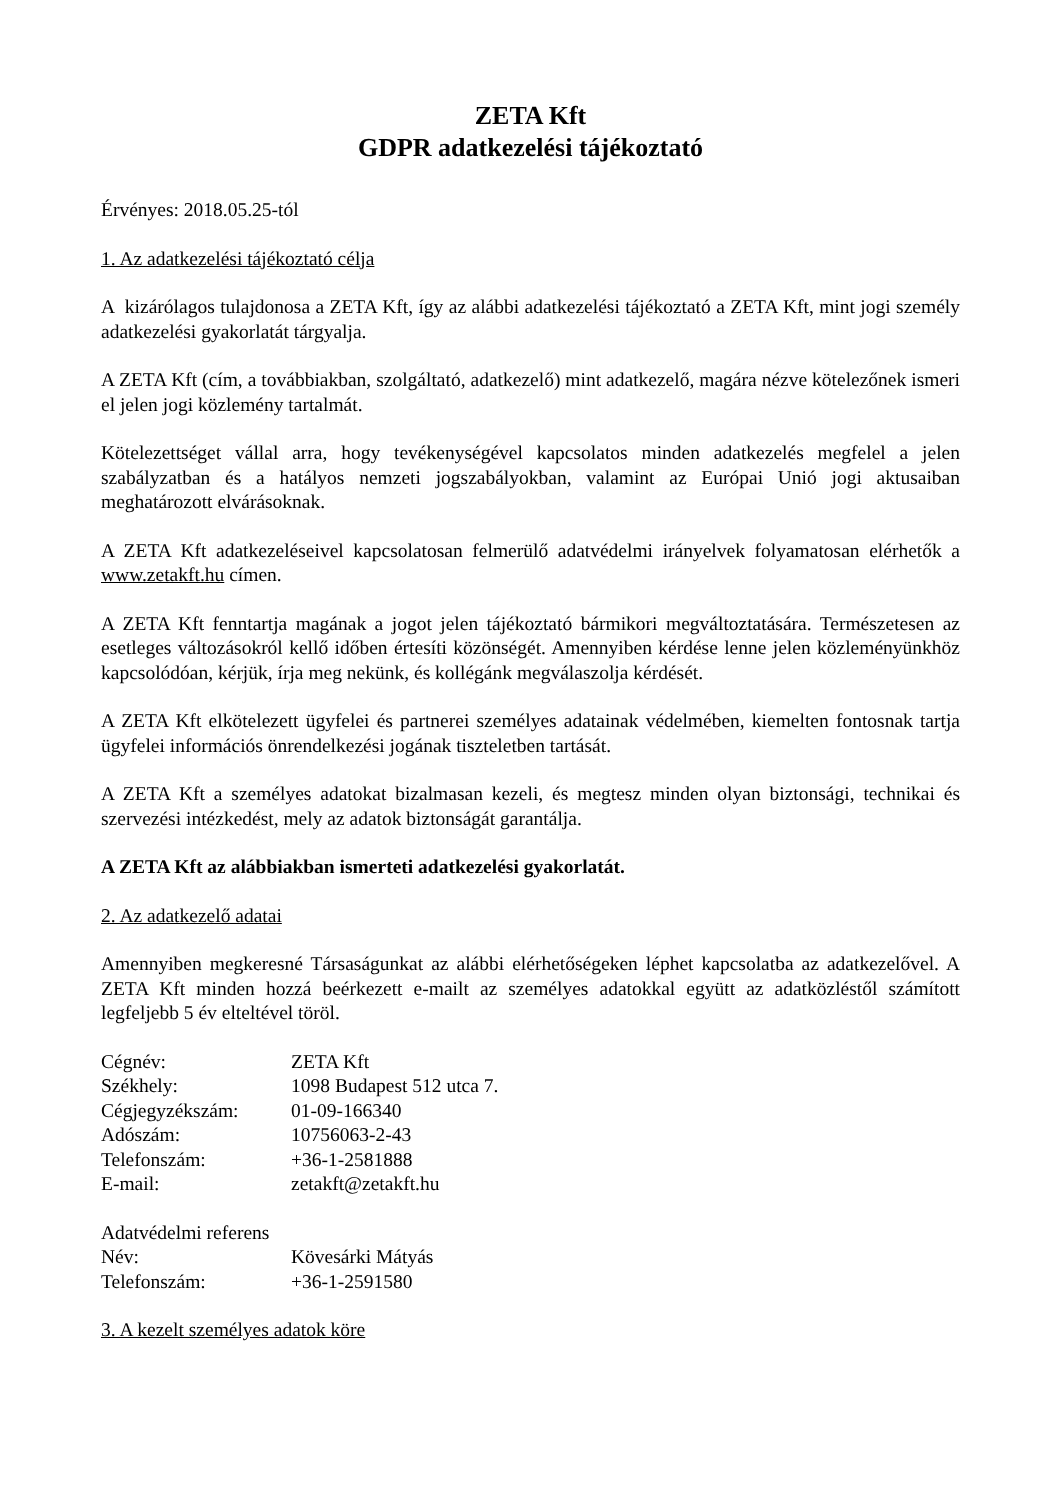ZETA Kft
GDPR adatkezelési tájékoztató
Érvényes: 2018.05.25-tól
1. Az adatkezelési tájékoztató célja
A kizárólagos tulajdonosa a ZETA Kft, így az alábbi adatkezelési tájékoztató a ZETA Kft, mint jogi személy adatkezelési gyakorlatát tárgyalja.
A ZETA Kft (cím, a továbbiakban, szolgáltató, adatkezelő) mint adatkezelő, magára nézve kötelezőnek ismeri el jelen jogi közlemény tartalmát.
Kötelezettséget vállal arra, hogy tevékenységével kapcsolatos minden adatkezelés megfelel a jelen szabályzatban és a hatályos nemzeti jogszabályokban, valamint az Európai Unió jogi aktusaiban meghatározott elvárásoknak.
A ZETA Kft adatkezeléseivel kapcsolatosan felmerülő adatvédelmi irányelvek folyamatosan elérhetők a www.zetakft.hu címen.
A ZETA Kft fenntartja magának a jogot jelen tájékoztató bármikori megváltoztatására. Természetesen az esetleges változásokról kellő időben értesíti közönségét. Amennyiben kérdése lenne jelen közleményünkhöz kapcsolódóan, kérjük, írja meg nekünk, és kollégánk megválaszolja kérdését.
A ZETA Kft elkötelezett ügyfelei és partnerei személyes adatainak védelmében, kiemelten fontosnak tartja ügyfelei információs önrendelkezési jogának tiszteletben tartását.
A ZETA Kft a személyes adatokat bizalmasan kezeli, és megtesz minden olyan biztonsági, technikai és szervezési intézkedést, mely az adatok biztonságát garantálja.
A ZETA Kft az alábbiakban ismerteti adatkezelési gyakorlatát.
2. Az adatkezelő adatai
Amennyiben megkeresné Társaságunkat az alábbi elérhetőségeken léphet kapcsolatba az adatkezelővel. A ZETA Kft minden hozzá beérkezett e-mailt az személyes adatokkal együtt az adatközléstől számított legfeljebb 5 év elteltével töröl.
| Cégnév: | ZETA Kft |
| Székhely: | 1098 Budapest 512 utca 7. |
| Cégjegyzékszám: | 01-09-166340 |
| Adószám: | 10756063-2-43 |
| Telefonszám: | +36-1-2581888 |
| E-mail: | zetakft@zetakft.hu |
| Adatvédelmi referens | |
| Név: | Kövesárki Mátyás |
| Telefonszám: | +36-1-2591580 |
3. A kezelt személyes adatok köre